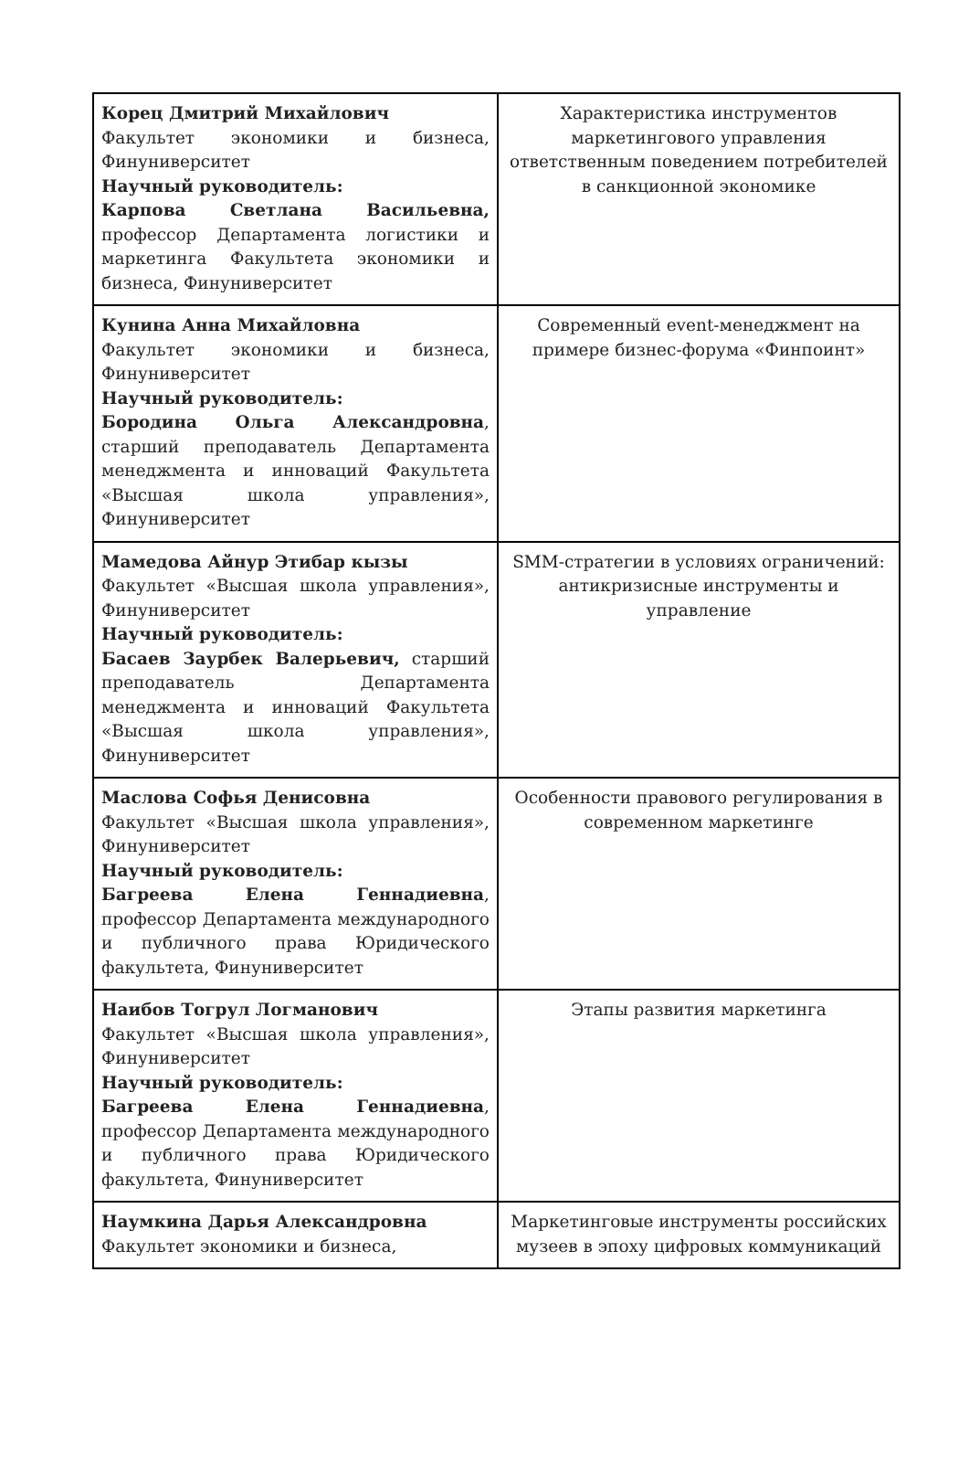| Корец Дмитрий Михайлович Факультет экономики и бизнеса, Финуниверситет Научный руководитель: Карпова Светлана Васильевна, профессор Департамента логистики и маркетинга Факультета экономики и бизнеса, Финуниверситет | Характеристика инструментов маркетингового управления ответственным поведением потребителей в санкционной экономике |
| Кунина Анна Михайловна Факультет экономики и бизнеса, Финуниверситет Научный руководитель: Бородина Ольга Александровна , старший преподаватель Департамента менеджмента и инноваций Факультета «Высшая школа управления», Финуниверситет | Современный event-менеджмент на примере бизнес-форума «Финпоинт» |
| Мамедова Айнур Этибар кызы Факультет «Высшая школа управления», Финуниверситет Научный руководитель: Басаев Заурбек Валерьевич, старший преподаватель Департамента менеджмента и инноваций Факультета «Высшая школа управления», Финуниверситет | SMM-стратегии в условиях ограничений: антикризисные инструменты и управление |
| Маслова Софья Денисовна Факультет «Высшая школа управления», Финуниверситет Научный руководитель: Багреева Елена Геннадиевна , профессор Департамента международного и публичного права Юридического факультета, Финуниверситет | Особенности правового регулирования в современном маркетинге |
| Наибов Тогрул Логманович Факультет «Высшая школа управления», Финуниверситет Научный руководитель: Багреева Елена Геннадиевна , профессор Департамента международного и публичного права Юридического факультета, Финуниверситет | Этапы развития маркетинга |
| Наумкина Дарья Александровна Факультет экономики и бизнеса, | Маркетинговые инструменты российских музеев в эпоху цифровых коммуникаций |